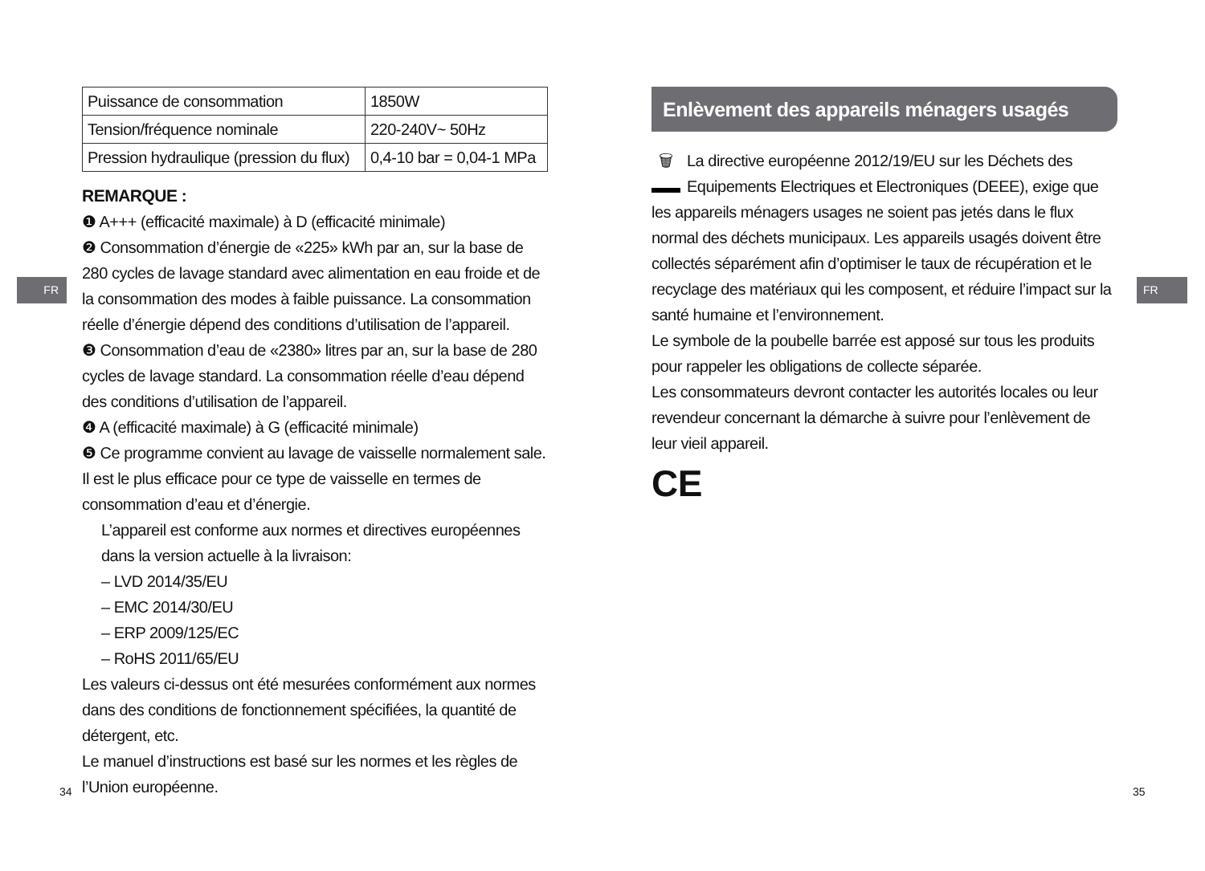FR FR
| Puissance de consommation | 1850W |
| Tension/fréquence nominale | 220-240V~ 50Hz |
| Pression hydraulique (pression du flux) | 0,4-10 bar = 0,04-1 MPa |
REMARQUE :
❶ A+++ (efficacité maximale) à D (efficacité minimale)
❷ Consommation d’énergie de «225» kWh par an, sur la base de 280 cycles de lavage standard avec alimentation en eau froide et de la consommation des modes à faible puissance. La consommation réelle d’énergie dépend des conditions d’utilisation de l’appareil.
❸ Consommation d’eau de «2380» litres par an, sur la base de 280 cycles de lavage standard. La consommation réelle d’eau dépend des conditions d’utilisation de l’appareil.
❹ A (efficacité maximale) à G (efficacité minimale)
❺ Ce programme convient au lavage de vaisselle normalement sale. Il est le plus efficace pour ce type de vaisselle en termes de consommation d’eau et d’énergie.
L’appareil est conforme aux normes et directives européennes dans la version actuelle à la livraison:
– LVD 2014/35/EU
– EMC 2014/30/EU
– ERP 2009/125/EC
– RoHS 2011/65/EU
Les valeurs ci-dessus ont été mesurées conformément aux normes dans des conditions de fonctionnement spécifiées, la quantité de détergent, etc.
Le manuel d’instructions est basé sur les normes et les règles de l’Union européenne.
Enlèvement des appareils ménagers usagés
🗑 La directive européenne 2012/19/EU sur les Déchets des Equipements Electriques et Electroniques (DEEE), exige que les appareils ménagers usages ne soient pas jetés dans le flux normal des déchets municipaux. Les appareils usagés doivent être collectés séparément afin d’optimiser le taux de récupération et le recyclage des matériaux qui les composent, et réduire l’impact sur la santé humaine et l’environnement.
Le symbole de la poubelle barrée est apposé sur tous les produits pour rappeler les obligations de collecte séparée.
Les consommateurs devront contacter les autorités locales ou leur revendeur concernant la démarche à suivre pour l’enlèvement de leur vieil appareil.
CE
34 35